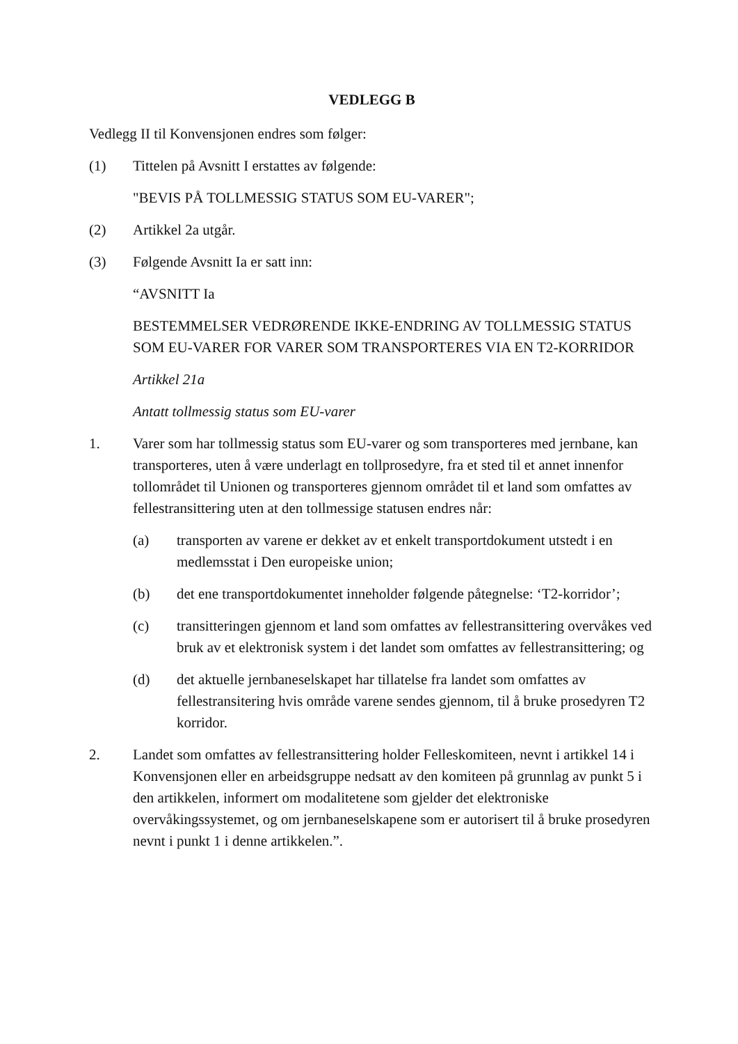VEDLEGG B
Vedlegg II til Konvensjonen endres som følger:
(1) Tittelen på Avsnitt I erstattes av følgende:
"BEVIS PÅ TOLLMESSIG STATUS SOM EU-VARER";
(2) Artikkel 2a utgår.
(3) Følgende Avsnitt Ia er satt inn:
“AVSNITT Ia
BESTEMMELSER VEDRØRENDE IKKE-ENDRING AV TOLLMESSIG STATUS SOM EU-VARER FOR VARER SOM TRANSPORTERES VIA EN T2-KORRIDOR
Artikkel 21a
Antatt tollmessig status som EU-varer
1. Varer som har tollmessig status som EU-varer og som transporteres med jernbane, kan transporteres, uten å være underlagt en tollprosedyre, fra et sted til et annet innenfor tollområdet til Unionen og transporteres gjennom området til et land som omfattes av fellestransittering uten at den tollmessige statusen endres når:
(a) transporten av varene er dekket av et enkelt transportdokument utstedt i en medlemsstat i Den europeiske union;
(b) det ene transportdokumentet inneholder følgende påtegnelse: ‘T2-korridor’;
(c) transitteringen gjennom et land som omfattes av fellestransittering overvåkes ved bruk av et elektronisk system i det landet som omfattes av fellestransittering; og
(d) det aktuelle jernbaneselskapet har tillatelse fra landet som omfattes av fellestransitering hvis område varene sendes gjennom, til å bruke prosedyren T2 korridor.
2. Landet som omfattes av fellestransittering holder Felleskomiteen, nevnt i artikkel 14 i Konvensjonen eller en arbeidsgruppe nedsatt av den komiteen på grunnlag av punkt 5 i den artikkelen, informert om modalitetene som gjelder det elektroniske overvåkingssystemet, og om jernbaneselskapene som er autorisert til å bruke prosedyren nevnt i punkt 1 i denne artikkelen.”.